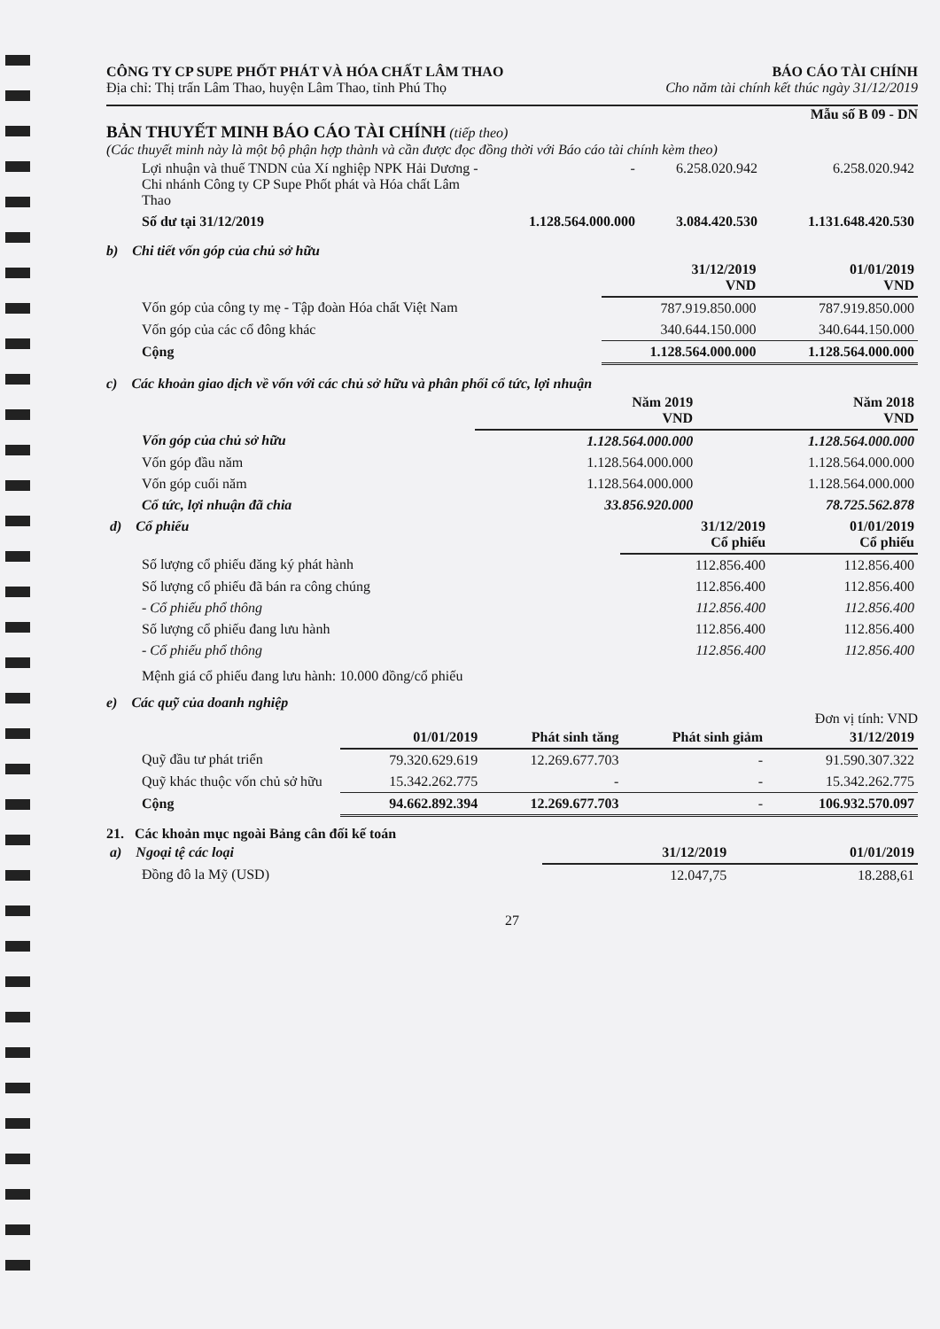CÔNG TY CP SUPE PHỐT PHÁT VÀ HÓA CHẤT LÂM THAO
Địa chỉ: Thị trấn Lâm Thao, huyện Lâm Thao, tỉnh Phú Thọ
BÁO CÁO TÀI CHÍNH
Cho năm tài chính kết thúc ngày 31/12/2019
Mẫu số B 09 - DN
BẢN THUYẾT MINH BÁO CÁO TÀI CHÍNH (tiếp theo)
(Các thuyết minh này là một bộ phận hợp thành và cần được đọc đồng thời với Báo cáo tài chính kèm theo)
| Lợi nhuận và thuế TNDN của Xí nghiệp NPK Hải Dương - Chi nhánh Công ty CP Supe Phốt phát và Hóa chất Lâm Thao | - | 6.258.020.942 | 6.258.020.942 |
| Số dư tại 31/12/2019 | 1.128.564.000.000 | 3.084.420.530 | 1.131.648.420.530 |
b) Chi tiết vốn góp của chủ sở hữu
| | 31/12/2019 VND | 01/01/2019 VND |
| --- | --- | --- |
| Vốn góp của công ty mẹ - Tập đoàn Hóa chất Việt Nam | 787.919.850.000 | 787.919.850.000 |
| Vốn góp của các cổ đông khác | 340.644.150.000 | 340.644.150.000 |
| Cộng | 1.128.564.000.000 | 1.128.564.000.000 |
c) Các khoản giao dịch về vốn với các chủ sở hữu và phân phối cổ tức, lợi nhuận
| | Năm 2019 VND | Năm 2018 VND |
| --- | --- | --- |
| Vốn góp của chủ sở hữu | 1.128.564.000.000 | 1.128.564.000.000 |
| Vốn góp đầu năm | 1.128.564.000.000 | 1.128.564.000.000 |
| Vốn góp cuối năm | 1.128.564.000.000 | 1.128.564.000.000 |
| Cổ tức, lợi nhuận đã chia | 33.856.920.000 | 78.725.562.878 |
| d) Cổ phiếu | 31/12/2019 Cổ phiếu | 01/01/2019 Cổ phiếu |
| --- | --- | --- |
| Số lượng cổ phiếu đăng ký phát hành | 112.856.400 | 112.856.400 |
| Số lượng cổ phiếu đã bán ra công chúng | 112.856.400 | 112.856.400 |
| - Cổ phiếu phổ thông | 112.856.400 | 112.856.400 |
| Số lượng cổ phiếu đang lưu hành | 112.856.400 | 112.856.400 |
| - Cổ phiếu phổ thông | 112.856.400 | 112.856.400 |
Mệnh giá cổ phiếu đang lưu hành: 10.000 đồng/cổ phiếu
e) Các quỹ của doanh nghiệp
Đơn vị tính: VND
| | 01/01/2019 | Phát sinh tăng | Phát sinh giảm | 31/12/2019 |
| --- | --- | --- | --- | --- |
| Quỹ đầu tư phát triển | 79.320.629.619 | 12.269.677.703 | - | 91.590.307.322 |
| Quỹ khác thuộc vốn chủ sở hữu | 15.342.262.775 | - | - | 15.342.262.775 |
| Cộng | 94.662.892.394 | 12.269.677.703 | - | 106.932.570.097 |
21. Các khoản mục ngoài Bảng cân đối kế toán
| a) Ngoại tệ các loại | 31/12/2019 | 01/01/2019 |
| --- | --- | --- |
| Đồng đô la Mỹ (USD) | 12.047,75 | 18.288,61 |
27